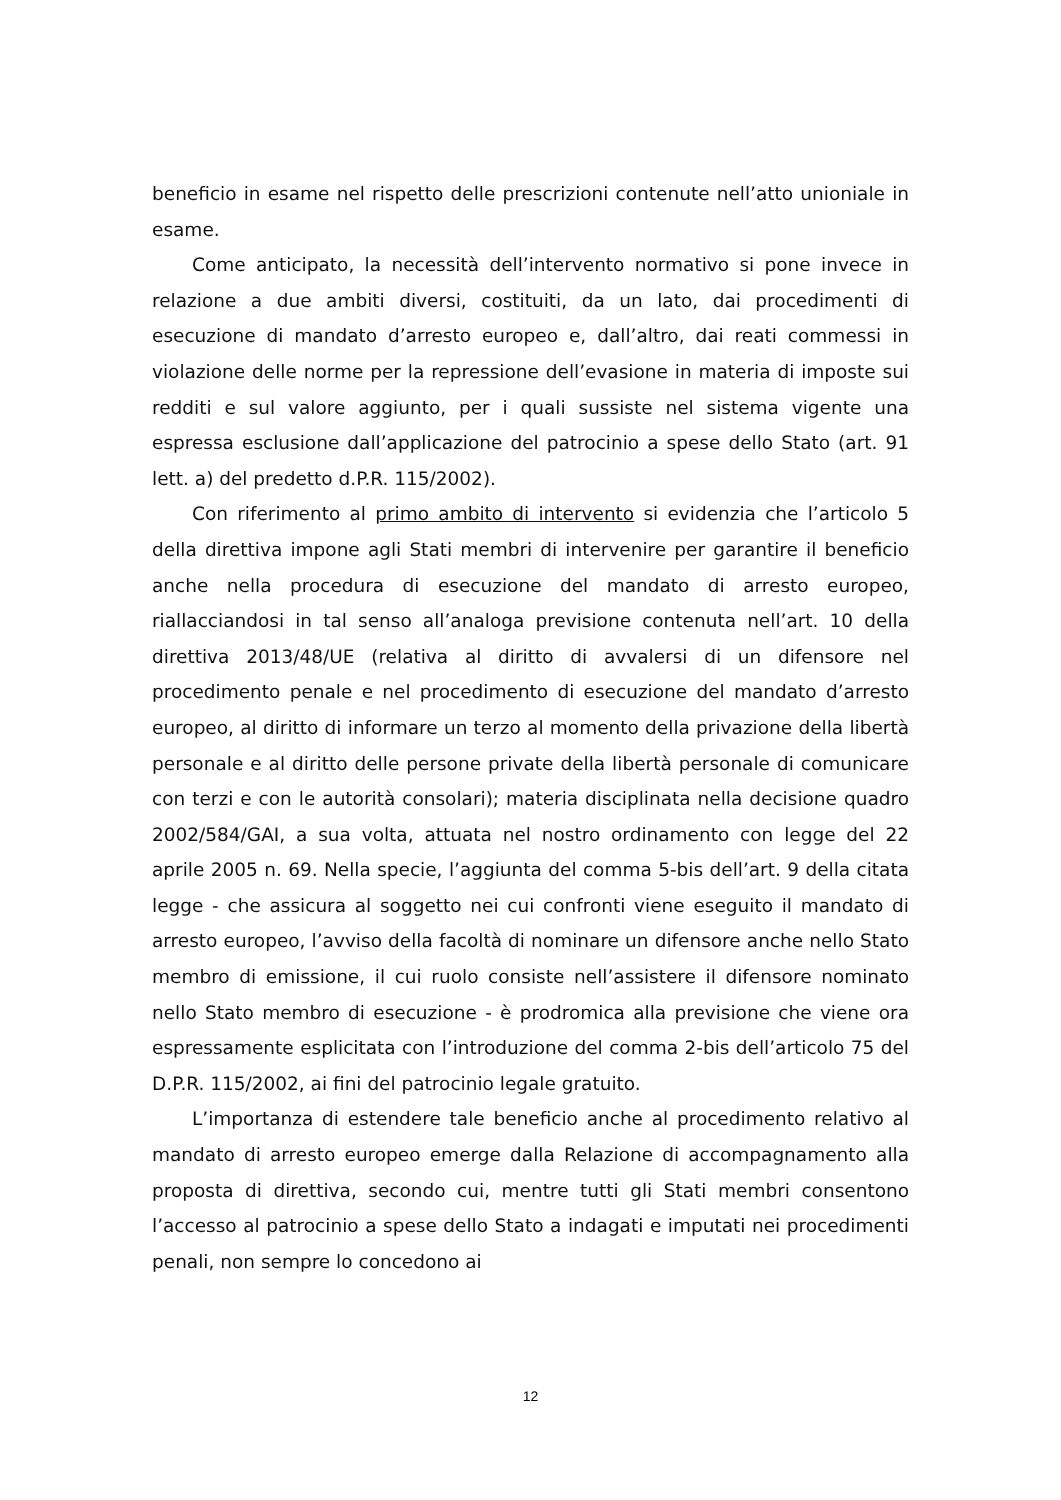beneficio in esame nel rispetto delle prescrizioni contenute nell’atto unioniale in esame.
Come anticipato, la necessità dell’intervento normativo si pone invece in relazione a due ambiti diversi, costituiti, da un lato, dai procedimenti di esecuzione di mandato d’arresto europeo e, dall’altro, dai reati commessi in violazione delle norme per la repressione dell’evasione in materia di imposte sui redditi e sul valore aggiunto, per i quali sussiste nel sistema vigente una espressa esclusione dall’applicazione del patrocinio a spese dello Stato (art. 91 lett. a) del predetto d.P.R. 115/2002).
Con riferimento al primo ambito di intervento si evidenzia che l’articolo 5 della direttiva impone agli Stati membri di intervenire per garantire il beneficio anche nella procedura di esecuzione del mandato di arresto europeo, riallacciandosi in tal senso all’analoga previsione contenuta nell’art. 10 della direttiva 2013/48/UE (relativa al diritto di avvalersi di un difensore nel procedimento penale e nel procedimento di esecuzione del mandato d’arresto europeo, al diritto di informare un terzo al momento della privazione della libertà personale e al diritto delle persone private della libertà personale di comunicare con terzi e con le autorità consolari); materia disciplinata nella decisione quadro 2002/584/GAI, a sua volta, attuata nel nostro ordinamento con legge del 22 aprile 2005 n. 69. Nella specie, l’aggiunta del comma 5-bis dell’art. 9 della citata legge - che assicura al soggetto nei cui confronti viene eseguito il mandato di arresto europeo, l’avviso della facoltà di nominare un difensore anche nello Stato membro di emissione, il cui ruolo consiste nell’assistere il difensore nominato nello Stato membro di esecuzione - è prodromica alla previsione che viene ora espressamente esplicitata con l’introduzione del comma 2-bis dell’articolo 75 del D.P.R. 115/2002, ai fini del patrocinio legale gratuito.
L’importanza di estendere tale beneficio anche al procedimento relativo al mandato di arresto europeo emerge dalla Relazione di accompagnamento alla proposta di direttiva, secondo cui, mentre tutti gli Stati membri consentono l’accesso al patrocinio a spese dello Stato a indagati e imputati nei procedimenti penali, non sempre lo concedono ai
12